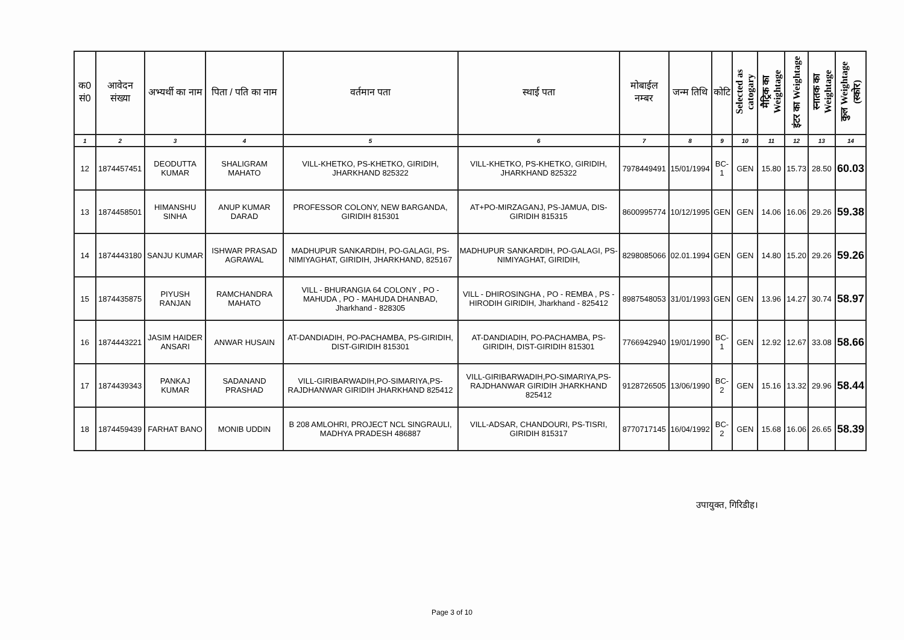| क0 सं0 | आवेदन संख्या | अभ्यर्थी का नाम | पिता / पति का नाम | वर्तमान पता | स्थाई पता | मोबाईल नम्बर | जन्म तिथि | कोटि | Selected as catogary | मैट्रिक का Weightage | इंटर का Weightage | स्नातक का Weightage | कुल Weightage (स्कोर) |
| --- | --- | --- | --- | --- | --- | --- | --- | --- | --- | --- | --- | --- | --- |
| 1 | 2 | 3 | 4 | 5 | 6 | 7 | 8 | 9 | 10 | 11 | 12 | 13 | 14 |
| 12 | 1874457451 | DEODUTTA KUMAR | SHALIGRAM MAHATO | VILL-KHETKO, PS-KHETKO, GIRIDIH, JHARKHAND 825322 | VILL-KHETKO, PS-KHETKO, GIRIDIH, JHARKHAND 825322 | 7978449491 | 15/01/1994 | BC-1 | GEN | 15.80 | 15.73 | 28.50 | 60.03 |
| 13 | 1874458501 | HIMANSHU SINHA | ANUP KUMAR DARAD | PROFESSOR COLONY, NEW BARGANDA, GIRIDIH 815301 | AT+PO-MIRZAGANJ, PS-JAMUA, DIS-GIRIDIH 815315 | 8600995774 | 10/12/1995 | GEN | GEN | 14.06 | 16.06 | 29.26 | 59.38 |
| 14 | 1874443180 | SANJU KUMAR | ISHWAR PRASAD AGRAWAL | MADHUPUR SANKARDIH, PO-GALAGI, PS-NIMIYAGHAT, GIRIDIH, JHARKHAND, 825167 | MADHUPUR SANKARDIH, PO-GALAGI, PS-NIMIYAGHAT, GIRIDIH, | 8298085066 | 02.01.1994 | GEN | GEN | 14.80 | 15.20 | 29.26 | 59.26 |
| 15 | 1874435875 | PIYUSH RANJAN | RAMCHANDRA MAHATO | VILL - BHURANGIA 64 COLONY , PO - MAHUDA , PO - MAHUDA DHANBAD, Jharkhand - 828305 | VILL - DHIROSINGHA , PO - REMBA , PS - HIRODIH GIRIDIH, Jharkhand - 825412 | 8987548053 | 31/01/1993 | GEN | GEN | 13.96 | 14.27 | 30.74 | 58.97 |
| 16 | 1874443221 | JASIM HAIDER ANSARI | ANWAR HUSAIN | AT-DANDIADIH, PO-PACHAMBA, PS-GIRIDIH, DIST-GIRIDIH 815301 | AT-DANDIADIH, PO-PACHAMBA, PS-GIRIDIH, DIST-GIRIDIH 815301 | 7766942940 | 19/01/1990 | BC-1 | GEN | 12.92 | 12.67 | 33.08 | 58.66 |
| 17 | 1874439343 | PANKAJ KUMAR | SADANAND PRASHAD | VILL-GIRIBARWADIH,PO-SIMARIYA,PS-RAJDHANWAR GIRIDIH JHARKHAND 825412 | VILL-GIRIBARWADIH,PO-SIMARIYA,PS-RAJDHANWAR GIRIDIH JHARKHAND 825412 | 9128726505 | 13/06/1990 | BC-2 | GEN | 15.16 | 13.32 | 29.96 | 58.44 |
| 18 | 1874459439 | FARHAT BANO | MONIB UDDIN | B 208 AMLOHRI, PROJECT NCL SINGRAULI, MADHYA PRADESH 486887 | VILL-ADSAR, CHANDOURI, PS-TISRI, GIRIDIH 815317 | 8770717145 | 16/04/1992 | BC-2 | GEN | 15.68 | 16.06 | 26.65 | 58.39 |
उपायुक्त, गिरिडीह।
Page 3 of 10